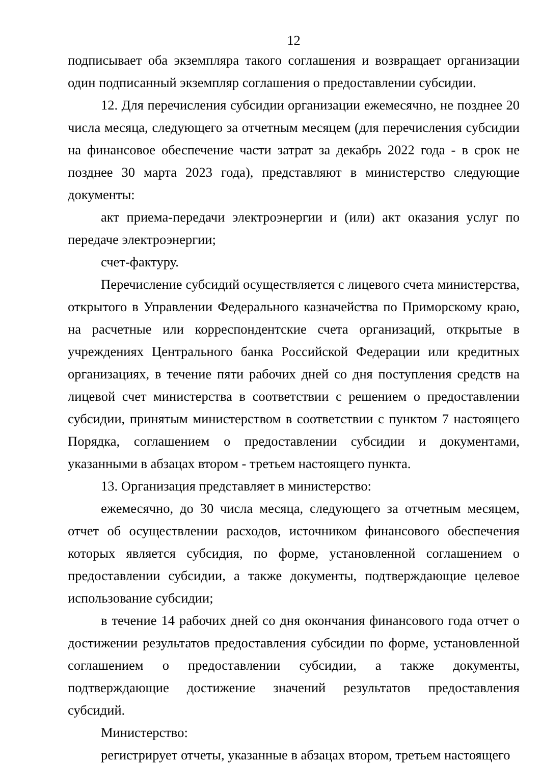12
подписывает оба экземпляра такого соглашения и возвращает организации один подписанный экземпляр соглашения о предоставлении субсидии.
12. Для перечисления субсидии организации ежемесячно, не позднее 20 числа месяца, следующего за отчетным месяцем (для перечисления субсидии на финансовое обеспечение части затрат за декабрь 2022 года - в срок не позднее 30 марта 2023 года), представляют в министерство следующие документы:
акт приема-передачи электроэнергии и (или) акт оказания услуг по передаче электроэнергии;
счет-фактуру.
Перечисление субсидий осуществляется с лицевого счета министерства, открытого в Управлении Федерального казначейства по Приморскому краю, на расчетные или корреспондентские счета организаций, открытые в учреждениях Центрального банка Российской Федерации или кредитных организациях, в течение пяти рабочих дней со дня поступления средств на лицевой счет министерства в соответствии с решением о предоставлении субсидии, принятым министерством в соответствии с пунктом 7 настоящего Порядка, соглашением о предоставлении субсидии и документами, указанными в абзацах втором - третьем настоящего пункта.
13. Организация представляет в министерство:
ежемесячно, до 30 числа месяца, следующего за отчетным месяцем, отчет об осуществлении расходов, источником финансового обеспечения которых является субсидия, по форме, установленной соглашением о предоставлении субсидии, а также документы, подтверждающие целевое использование субсидии;
в течение 14 рабочих дней со дня окончания финансового года отчет о достижении результатов предоставления субсидии по форме, установленной соглашением о предоставлении субсидии, а также документы, подтверждающие достижение значений результатов предоставления субсидий.
Министерство:
регистрирует отчеты, указанные в абзацах втором, третьем настоящего